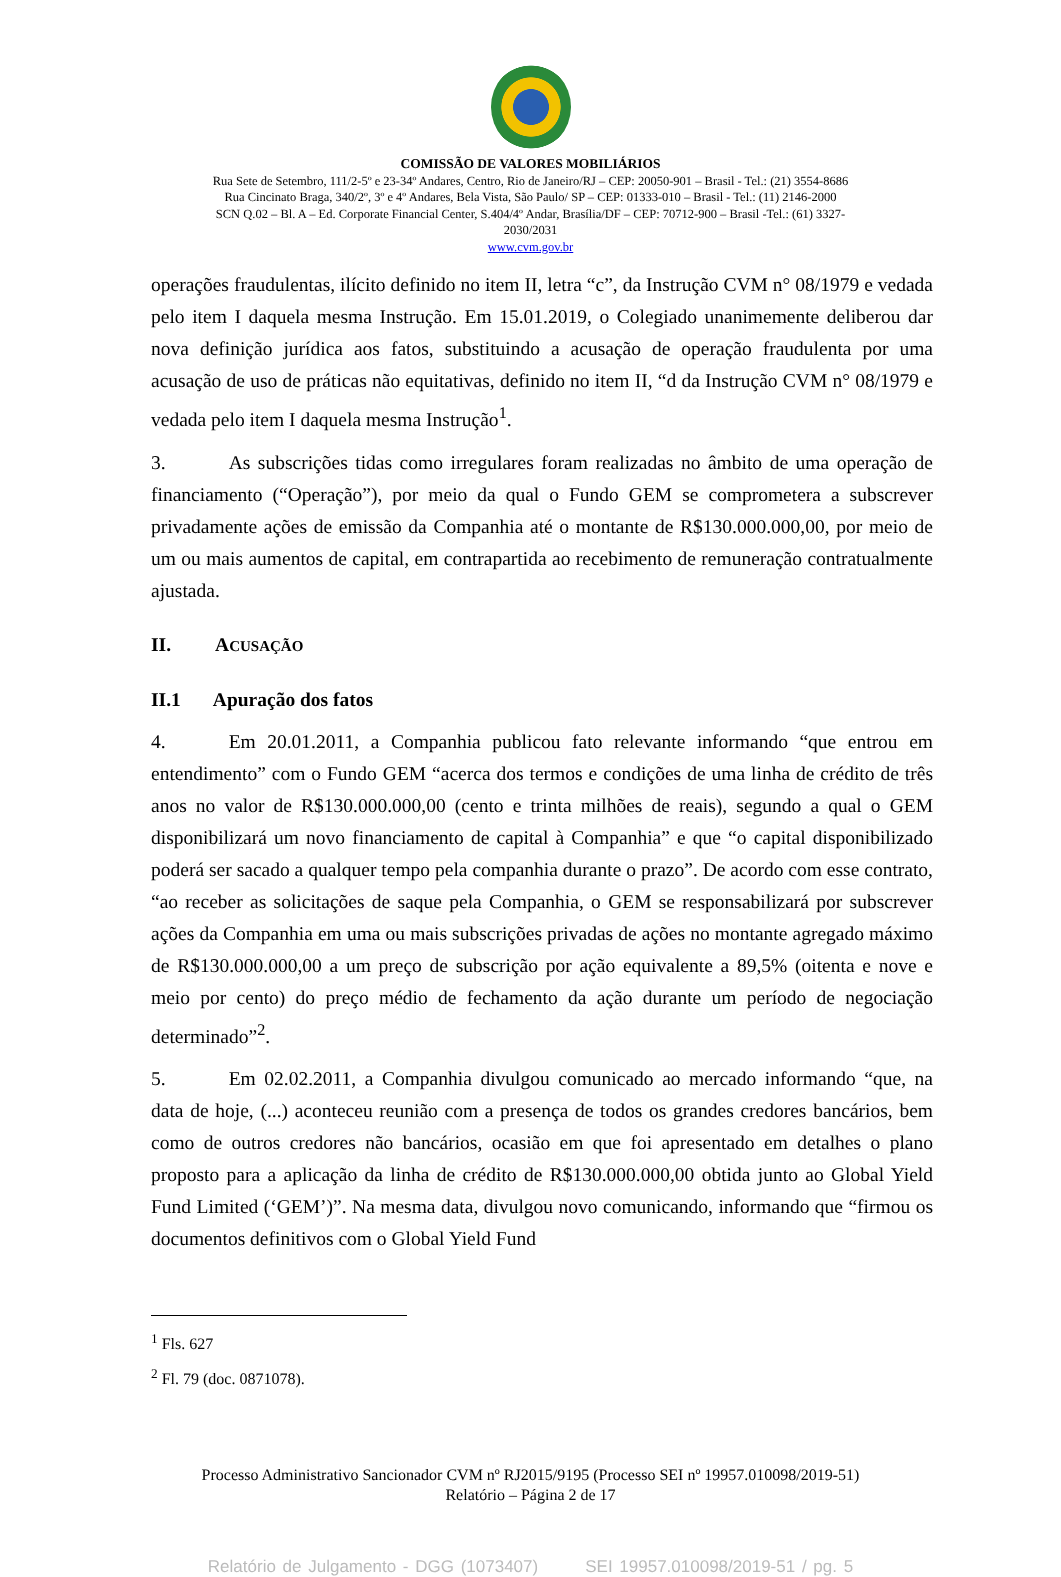COMISSÃO DE VALORES MOBILIÁRIOS
Rua Sete de Setembro, 111/2-5º e 23-34º Andares, Centro, Rio de Janeiro/RJ – CEP: 20050-901 – Brasil - Tel.: (21) 3554-8686
Rua Cincinato Braga, 340/2º, 3º e 4º Andares, Bela Vista, São Paulo/ SP – CEP: 01333-010 – Brasil - Tel.: (11) 2146-2000
SCN Q.02 – Bl. A – Ed. Corporate Financial Center, S.404/4º Andar, Brasília/DF – CEP: 70712-900 – Brasil -Tel.: (61) 3327-
2030/2031
www.cvm.gov.br
operações fraudulentas, ilícito definido no item II, letra “c”, da Instrução CVM n° 08/1979 e vedada pelo item I daquela mesma Instrução. Em 15.01.2019, o Colegiado unanimemente deliberou dar nova definição jurídica aos fatos, substituindo a acusação de operação fraudulenta por uma acusação de uso de práticas não equitativas, definido no item II, “d da Instrução CVM n° 08/1979 e vedada pelo item I daquela mesma Instrução<sup>1</sup>.
3. As subscrições tidas como irregulares foram realizadas no âmbito de uma operação de financiamento (“Operação”), por meio da qual o Fundo GEM se comprometera a subscrever privadamente ações de emissão da Companhia até o montante de R$130.000.000,00, por meio de um ou mais aumentos de capital, em contrapartida ao recebimento de remuneração contratualmente ajustada.
II. ACUSAÇÃO
II.1 Apuração dos fatos
4. Em 20.01.2011, a Companhia publicou fato relevante informando “que entrou em entendimento” com o Fundo GEM “acerca dos termos e condições de uma linha de crédito de três anos no valor de R$130.000.000,00 (cento e trinta milhões de reais), segundo a qual o GEM disponibilizará um novo financiamento de capital à Companhia” e que “o capital disponibilizado poderá ser sacado a qualquer tempo pela companhia durante o prazo”. De acordo com esse contrato, “ao receber as solicitações de saque pela Companhia, o GEM se responsabilizará por subscrever ações da Companhia em uma ou mais subscrições privadas de ações no montante agregado máximo de R$130.000.000,00 a um preço de subscrição por ação equivalente a 89,5% (oitenta e nove e meio por cento) do preço médio de fechamento da ação durante um período de negociação determinado”<sup>2</sup>.
5. Em 02.02.2011, a Companhia divulgou comunicado ao mercado informando “que, na data de hoje, (...) aconteceu reunião com a presença de todos os grandes credores bancários, bem como de outros credores não bancários, ocasião em que foi apresentado em detalhes o plano proposto para a aplicação da linha de crédito de R$130.000.000,00 obtida junto ao Global Yield Fund Limited (‘GEM’)”. Na mesma data, divulgou novo comunicando, informando que “firmou os documentos definitivos com o Global Yield Fund
<sup>1</sup> Fls. 627
<sup>2</sup> Fl. 79 (doc. 0871078).
Processo Administrativo Sancionador CVM nº RJ2015/9195 (Processo SEI nº 19957.010098/2019-51)
Relatório – Página 2 de 17
Relatório de Julgamento - DGG (1073407) SEI 19957.010098/2019-51 / pg. 5